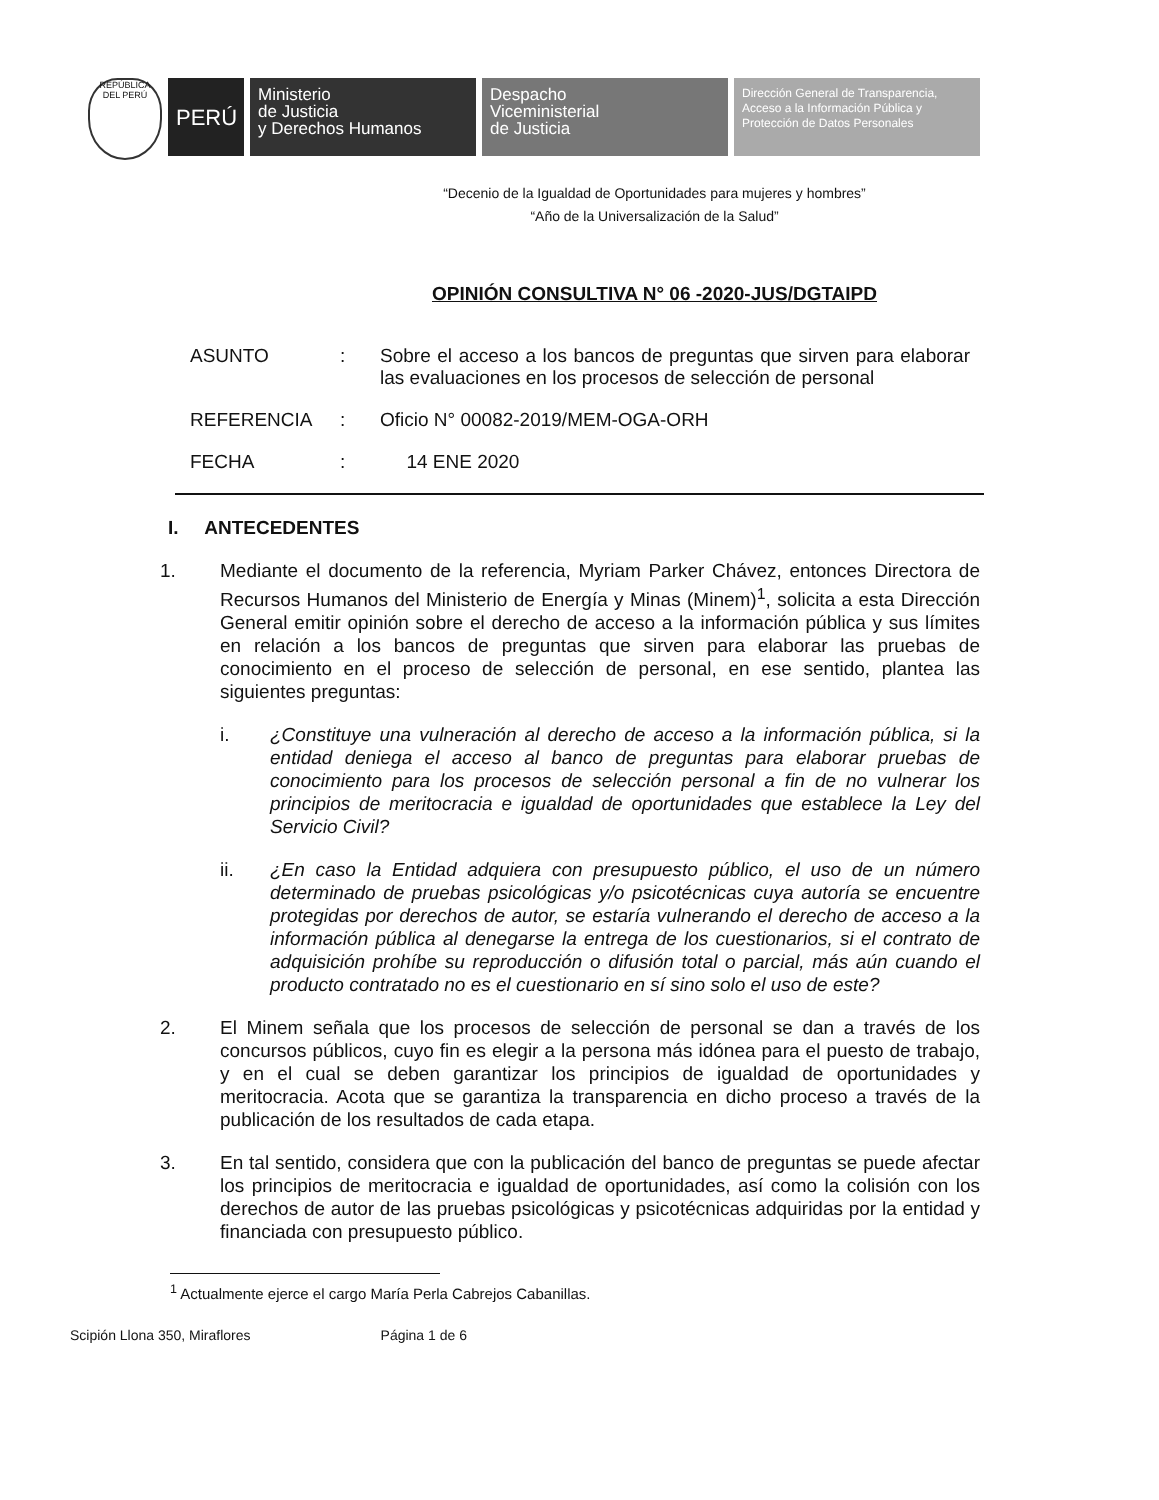REPÚBLICA DEL PERÚ
PERÚ
Ministerio
de Justicia
y Derechos Humanos
Despacho
Viceministerial
de Justicia
Dirección General de Transparencia, Acceso a la Información Pública y Protección de Datos Personales
“Decenio de la Igualdad de Oportunidades para mujeres y hombres”
“Año de la Universalización de la Salud”
OPINIÓN CONSULTIVA N° 06 -2020-JUS/DGTAIPD
ASUNTO: Sobre el acceso a los bancos de preguntas que sirven para elaborar las evaluaciones en los procesos de selección de personal
REFERENCIA: Oficio N° 00082-2019/MEM-OGA-ORH
FECHA: 14 ENE 2020
I. ANTECEDENTES
1. Mediante el documento de la referencia, Myriam Parker Chávez, entonces Directora de Recursos Humanos del Ministerio de Energía y Minas (Minem)<sup>1</sup>, solicita a esta Dirección General emitir opinión sobre el derecho de acceso a la información pública y sus límites en relación a los bancos de preguntas que sirven para elaborar las pruebas de conocimiento en el proceso de selección de personal, en ese sentido, plantea las siguientes preguntas:
i. ¿Constituye una vulneración al derecho de acceso a la información pública, si la entidad deniega el acceso al banco de preguntas para elaborar pruebas de conocimiento para los procesos de selección personal a fin de no vulnerar los principios de meritocracia e igualdad de oportunidades que establece la Ley del Servicio Civil?
ii. ¿En caso la Entidad adquiera con presupuesto público, el uso de un número determinado de pruebas psicológicas y/o psicotécnicas cuya autoría se encuentre protegidas por derechos de autor, se estaría vulnerando el derecho de acceso a la información pública al denegarse la entrega de los cuestionarios, si el contrato de adquisición prohíbe su reproducción o difusión total o parcial, más aún cuando el producto contratado no es el cuestionario en sí sino solo el uso de este?
2. El Minem señala que los procesos de selección de personal se dan a través de los concursos públicos, cuyo fin es elegir a la persona más idónea para el puesto de trabajo, y en el cual se deben garantizar los principios de igualdad de oportunidades y meritocracia. Acota que se garantiza la transparencia en dicho proceso a través de la publicación de los resultados de cada etapa.
3. En tal sentido, considera que con la publicación del banco de preguntas se puede afectar los principios de meritocracia e igualdad de oportunidades, así como la colisión con los derechos de autor de las pruebas psicológicas y psicotécnicas adquiridas por la entidad y financiada con presupuesto público.
<sup>1</sup> Actualmente ejerce el cargo María Perla Cabrejos Cabanillas.
Scipión Llona 350, Miraflores Página 1 de 6